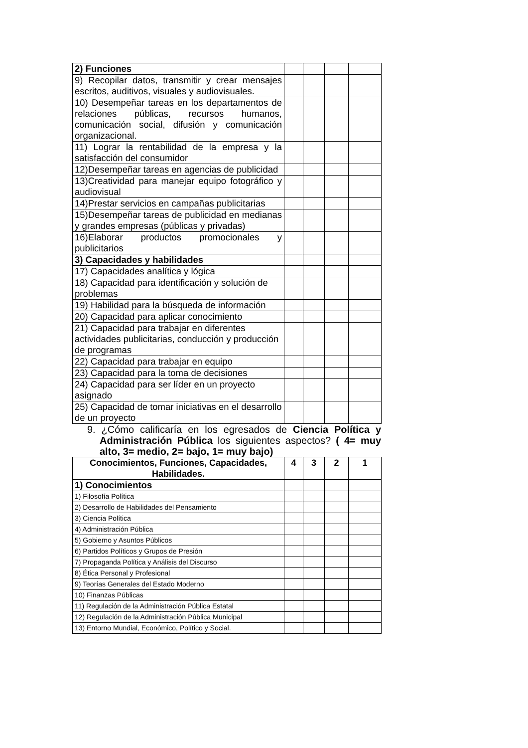| 2) Funciones | | | | |
| 9) Recopilar datos, transmitir y crear mensajes escritos, auditivos, visuales y audiovisuales. | | | | |
| 10) Desempeñar tareas en los departamentos de relaciones públicas, recursos humanos, comunicación social, difusión y comunicación organizacional. | | | | |
| 11) Lograr la rentabilidad de la empresa y la satisfacción del consumidor | | | | |
| 12)Desempeñar tareas en agencias de publicidad | | | | |
| 13)Creatividad para manejar equipo fotográfico y audiovisual | | | | |
| 14)Prestar servicios en campañas publicitarias | | | | |
| 15)Desempeñar tareas de publicidad en medianas y grandes empresas (públicas y privadas) | | | | |
| 16)Elaborar productos promocionales y publicitarios | | | | |
| 3) Capacidades y habilidades | | | | |
| 17) Capacidades analítica y lógica | | | | |
| 18) Capacidad para identificación y solución de problemas | | | | |
| 19) Habilidad para la búsqueda de información | | | | |
| 20) Capacidad para aplicar conocimiento | | | | |
| 21) Capacidad para trabajar en diferentes actividades publicitarias, conducción y producción de programas | | | | |
| 22) Capacidad para trabajar en equipo | | | | |
| 23) Capacidad para la toma de decisiones | | | | |
| 24) Capacidad para ser líder en un proyecto asignado | | | | |
| 25) Capacidad de tomar iniciativas en el desarrollo de un proyecto | | | | |
9. ¿Cómo calificaría en los egresados de Ciencia Política y Administración Pública los siguientes aspectos? ( 4= muy alto, 3= medio, 2= bajo, 1= muy bajo)
| Conocimientos, Funciones, Capacidades, Habilidades. | 4 | 3 | 2 | 1 |
| --- | --- | --- | --- | --- |
| 1) Conocimientos | | | | |
| 1) Filosofía Política | | | | |
| 2) Desarrollo de Habilidades del Pensamiento | | | | |
| 3) Ciencia Política | | | | |
| 4) Administración Pública | | | | |
| 5) Gobierno y Asuntos Públicos | | | | |
| 6) Partidos Políticos y Grupos de Presión | | | | |
| 7) Propaganda Política y Análisis del Discurso | | | | |
| 8) Ética Personal y Profesional | | | | |
| 9) Teorías Generales del Estado Moderno | | | | |
| 10) Finanzas Públicas | | | | |
| 11) Regulación de la Administración Pública Estatal | | | | |
| 12) Regulación de la Administración Pública Municipal | | | | |
| 13) Entorno Mundial, Económico, Político y Social. | | | | |